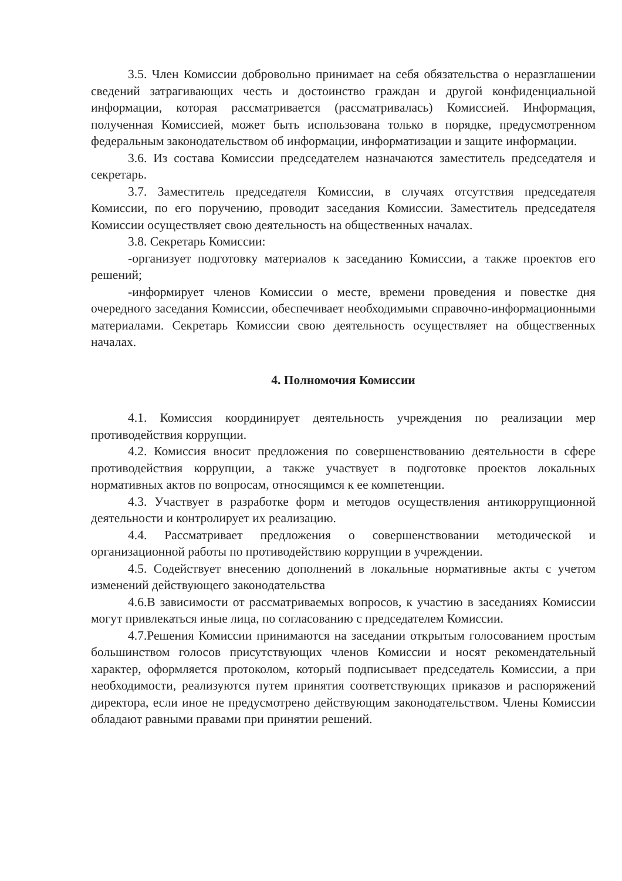3.5. Член Комиссии добровольно принимает на себя обязательства о неразглашении сведений затрагивающих честь и достоинство граждан и другой конфиденциальной информации, которая рассматривается (рассматривалась) Комиссией. Информация, полученная Комиссией, может быть использована только в порядке, предусмотренном федеральным законодательством об информации, информатизации и защите информации.
3.6. Из состава Комиссии председателем назначаются заместитель председателя и секретарь.
3.7. Заместитель председателя Комиссии, в случаях отсутствия председателя Комиссии, по его поручению, проводит заседания Комиссии. Заместитель председателя Комиссии осуществляет свою деятельность на общественных началах.
3.8. Секретарь Комиссии:
-организует подготовку материалов к заседанию Комиссии, а также проектов его решений;
-информирует членов Комиссии о месте, времени проведения и повестке дня очередного заседания Комиссии, обеспечивает необходимыми справочно-информационными материалами. Секретарь Комиссии свою деятельность осуществляет на общественных началах.
4. Полномочия Комиссии
4.1. Комиссия координирует деятельность учреждения по реализации мер противодействия коррупции.
4.2. Комиссия вносит предложения по совершенствованию деятельности в сфере противодействия коррупции, а также участвует в подготовке проектов локальных нормативных актов по вопросам, относящимся к ее компетенции.
4.3. Участвует в разработке форм и методов осуществления антикоррупционной деятельности и контролирует их реализацию.
4.4. Рассматривает предложения о совершенствовании методической и организационной работы по противодействию коррупции в учреждении.
4.5. Содействует внесению дополнений в локальные нормативные акты с учетом изменений действующего законодательства
4.6.В зависимости от рассматриваемых вопросов, к участию в заседаниях Комиссии могут привлекаться иные лица, по согласованию с председателем Комиссии.
4.7.Решения Комиссии принимаются на заседании открытым голосованием простым большинством голосов присутствующих членов Комиссии и носят рекомендательный характер, оформляется протоколом, который подписывает председатель Комиссии, а при необходимости, реализуются путем принятия соответствующих приказов и распоряжений директора, если иное не предусмотрено действующим законодательством. Члены Комиссии обладают равными правами при принятии решений.